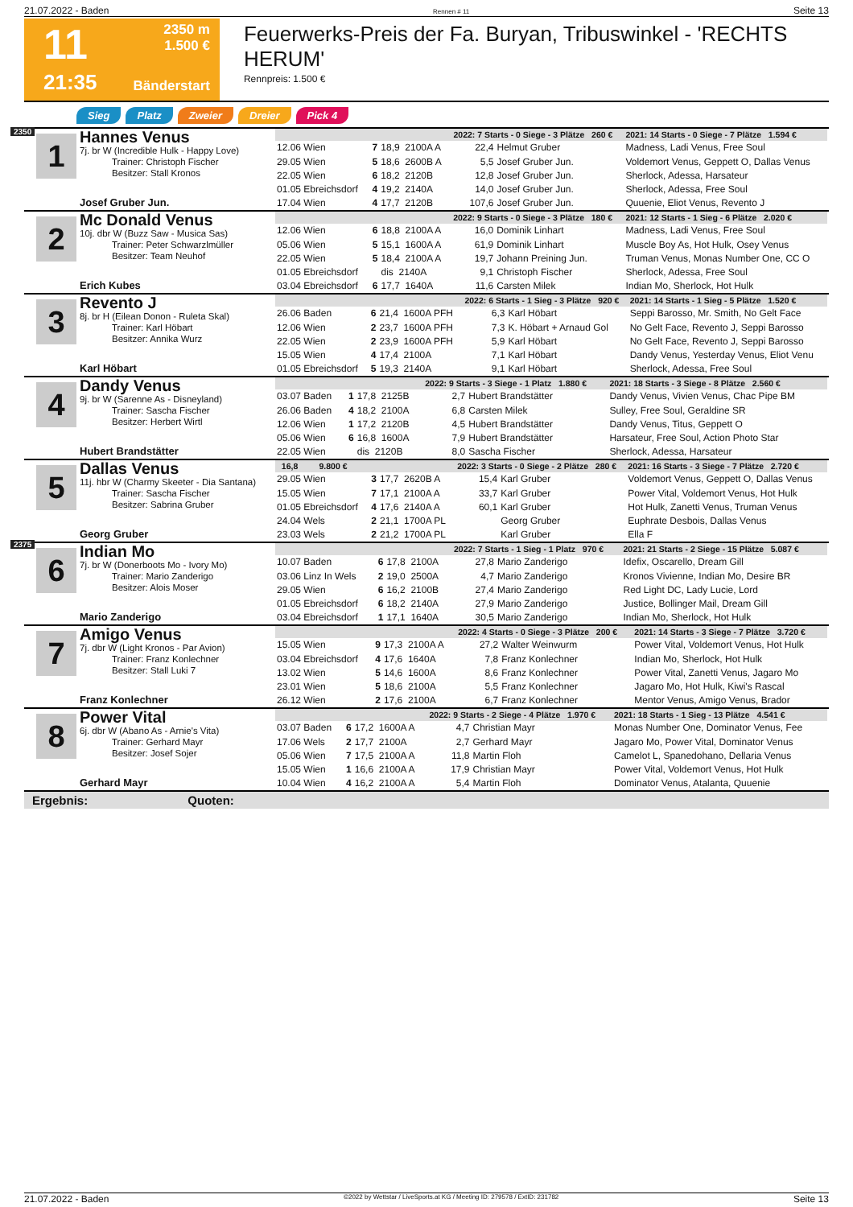21.07.2022 - Baden Rennen # 11 Seite 13
11
2350 m
1.500 €
21:35
Bänderstart
Feuerwerks-Preis der Fa. Buryan, Tribuswinkel - 'RECHTS HERUM'
Rennpreis: 1.500 €
Sieg Platz Zweier Dreier Pick 4
2350
1
Hannes Venus
7j. br W (Incredible Hulk - Happy Love)
Trainer: Christoph Fischer
Besitzer: Stall Kronos
Josef Gruber Jun.
| | | | | 2022: 7 Starts - 0 Siege - 3 Plätze 260 € | | | 2021: 14 Starts - 0 Siege - 7 Plätze 1.594 € |
| 12.06 Wien | 7 | 18,9 2100A A | | 22,4 | Helmut Gruber | | Madness, Ladi Venus, Free Soul |
| 29.05 Wien | 5 | 18,6 2600B A | | 5,5 | Josef Gruber Jun. | | Voldemort Venus, Geppett O, Dallas Venus |
| 22.05 Wien | 6 | 18,2 2120B | | 12,8 | Josef Gruber Jun. | | Sherlock, Adessa, Harsateur |
| 01.05 Ebreichsdorf | 4 | 19,2 2140A | | 14,0 | Josef Gruber Jun. | | Sherlock, Adessa, Free Soul |
| 17.04 Wien | 4 | 17,7 2120B | | 107,6 | Josef Gruber Jun. | | Quuenie, Eliot Venus, Revento J |
2
Mc Donald Venus
10j. dbr W (Buzz Saw - Musica Sas)
Trainer: Peter Schwarzlmüller
Besitzer: Team Neuhof
Erich Kubes
| | | | | 2022: 9 Starts - 0 Siege - 3 Plätze 180 € | | | 2021: 12 Starts - 1 Sieg - 6 Plätze 2.020 € |
| 12.06 Wien | 6 | 18,8 2100A A | | 16,0 | Dominik Linhart | | Madness, Ladi Venus, Free Soul |
| 05.06 Wien | 5 | 15,1 1600A A | | 61,9 | Dominik Linhart | | Muscle Boy As, Hot Hulk, Osey Venus |
| 22.05 Wien | 5 | 18,4 2100A A | | 19,7 | Johann Preining Jun. | | Truman Venus, Monas Number One, CC O |
| 01.05 Ebreichsdorf | | dis 2140A | | 9,1 | Christoph Fischer | | Sherlock, Adessa, Free Soul |
| 03.04 Ebreichsdorf | 6 | 17,7 1640A | | 11,6 | Carsten Milek | | Indian Mo, Sherlock, Hot Hulk |
3
Revento J
8j. br H (Eilean Donon - Ruleta Skal)
Trainer: Karl Höbart
Besitzer: Annika Wurz
Karl Höbart
| | | | | 2022: 6 Starts - 1 Sieg - 3 Plätze 920 € | | | 2021: 14 Starts - 1 Sieg - 5 Plätze 1.520 € |
| 26.06 Baden | 6 | 21,4 1600A PFH | | 6,3 | Karl Höbart | | Seppi Barosso, Mr. Smith, No Gelt Face |
| 12.06 Wien | 2 | 23,7 1600A PFH | | 7,3 | K. Höbart + Arnaud Gol | | No Gelt Face, Revento J, Seppi Barosso |
| 22.05 Wien | 2 | 23,9 1600A PFH | | 5,9 | Karl Höbart | | No Gelt Face, Revento J, Seppi Barosso |
| 15.05 Wien | 4 | 17,4 2100A | | 7,1 | Karl Höbart | | Dandy Venus, Yesterday Venus, Eliot Venu |
| 01.05 Ebreichsdorf | 5 | 19,3 2140A | | 9,1 | Karl Höbart | | Sherlock, Adessa, Free Soul |
4
Dandy Venus
9j. br W (Sarenne As - Disneyland)
Trainer: Sascha Fischer
Besitzer: Herbert Wirtl
Hubert Brandstätter
| | | | | 2022: 9 Starts - 3 Siege - 1 Platz 1.880 € | | | 2021: 18 Starts - 3 Siege - 8 Plätze 2.560 € |
| 03.07 Baden | 1 | 17,8 2125B | | 2,7 | Hubert Brandstätter | | Dandy Venus, Vivien Venus, Chac Pipe BM |
| 26.06 Baden | 4 | 18,2 2100A | | 6,8 | Carsten Milek | | Sulley, Free Soul, Geraldine SR |
| 12.06 Wien | 1 | 17,2 2120B | | 4,5 | Hubert Brandstätter | | Dandy Venus, Titus, Geppett O |
| 05.06 Wien | 6 | 16,8 1600A | | 7,9 | Hubert Brandstätter | | Harsateur, Free Soul, Action Photo Star |
| 22.05 Wien | | dis 2120B | | 8,0 | Sascha Fischer | | Sherlock, Adessa, Harsateur |
5
Dallas Venus
11j. hbr W (Charmy Skeeter - Dia Santana)
Trainer: Sascha Fischer
Besitzer: Sabrina Gruber
Georg Gruber
| 16,8 9.800 € | | | | 2022: 3 Starts - 0 Siege - 2 Plätze 280 € | | | 2021: 16 Starts - 3 Siege - 7 Plätze 2.720 € |
| 29.05 Wien | 3 | 17,7 2620B A | | 15,4 | Karl Gruber | | Voldemort Venus, Geppett O, Dallas Venus |
| 15.05 Wien | 7 | 17,1 2100A A | | 33,7 | Karl Gruber | | Power Vital, Voldemort Venus, Hot Hulk |
| 01.05 Ebreichsdorf | 4 | 17,6 2140A A | | 60,1 | Karl Gruber | | Hot Hulk, Zanetti Venus, Truman Venus |
| 24.04 Wels | 2 | 21,1 1700A PL | | | Georg Gruber | | Euphrate Desbois, Dallas Venus |
| 23.03 Wels | 2 | 21,2 1700A PL | | | Karl Gruber | | Ella F |
2375
6
Indian Mo
7j. br W (Donerboots Mo - Ivory Mo)
Trainer: Mario Zanderigo
Besitzer: Alois Moser
Mario Zanderigo
| | | | | 2022: 7 Starts - 1 Sieg - 1 Platz 970 € | | | 2021: 21 Starts - 2 Siege - 15 Plätze 5.087 € |
| 10.07 Baden | 6 | 17,8 2100A | | 27,8 | Mario Zanderigo | | Idefix, Oscarello, Dream Gill |
| 03.06 Linz In Wels | 2 | 19,0 2500A | | 4,7 | Mario Zanderigo | | Kronos Vivienne, Indian Mo, Desire BR |
| 29.05 Wien | 6 | 16,2 2100B | | 27,4 | Mario Zanderigo | | Red Light DC, Lady Lucie, Lord |
| 01.05 Ebreichsdorf | 6 | 18,2 2140A | | 27,9 | Mario Zanderigo | | Justice, Bollinger Mail, Dream Gill |
| 03.04 Ebreichsdorf | 1 | 17,1 1640A | | 30,5 | Mario Zanderigo | | Indian Mo, Sherlock, Hot Hulk |
7
Amigo Venus
7j. dbr W (Light Kronos - Par Avion)
Trainer: Franz Konlechner
Besitzer: Stall Luki 7
Franz Konlechner
| | | | | 2022: 4 Starts - 0 Siege - 3 Plätze 200 € | | | 2021: 14 Starts - 3 Siege - 7 Plätze 3.720 € |
| 15.05 Wien | 9 | 17,3 2100A A | | 27,2 | Walter Weinwurm | | Power Vital, Voldemort Venus, Hot Hulk |
| 03.04 Ebreichsdorf | 4 | 17,6 1640A | | 7,8 | Franz Konlechner | | Indian Mo, Sherlock, Hot Hulk |
| 13.02 Wien | 5 | 14,6 1600A | | 8,6 | Franz Konlechner | | Power Vital, Zanetti Venus, Jagaro Mo |
| 23.01 Wien | 5 | 18,6 2100A | | 5,5 | Franz Konlechner | | Jagaro Mo, Hot Hulk, Kiwi's Rascal |
| 26.12 Wien | 2 | 17,6 2100A | | 6,7 | Franz Konlechner | | Mentor Venus, Amigo Venus, Brador |
8
Power Vital
6j. dbr W (Abano As - Arnie's Vita)
Trainer: Gerhard Mayr
Besitzer: Josef Sojer
Gerhard Mayr
| | | | | 2022: 9 Starts - 2 Siege - 4 Plätze 1.970 € | | | 2021: 18 Starts - 1 Sieg - 13 Plätze 4.541 € |
| 03.07 Baden | 6 | 17,2 1600A A | | 4,7 | Christian Mayr | | Monas Number One, Dominator Venus, Fee |
| 17.06 Wels | 2 | 17,7 2100A | | 2,7 | Gerhard Mayr | | Jagaro Mo, Power Vital, Dominator Venus |
| 05.06 Wien | 7 | 17,5 2100A A | | 11,8 | Martin Floh | | Camelot L, Spanedohano, Dellaria Venus |
| 15.05 Wien | 1 | 16,6 2100A A | | 17,9 | Christian Mayr | | Power Vital, Voldemort Venus, Hot Hulk |
| 10.04 Wien | 4 | 16,2 2100A A | | 5,4 | Martin Floh | | Dominator Venus, Atalanta, Quuenie |
Ergebnis: Quoten:
21.07.2022 - Baden ©2022 by Wettstar / LiveSports.at KG / Meeting ID: 279578 / ExtID: 231782 Seite 13